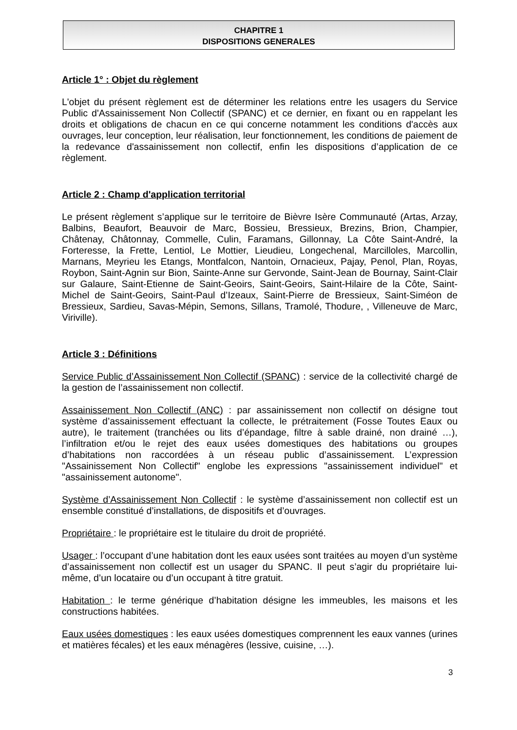CHAPITRE 1
DISPOSITIONS GENERALES
Article 1° : Objet du règlement
L'objet du présent règlement est de déterminer les relations entre les usagers du Service Public d'Assainissement Non Collectif (SPANC) et ce dernier, en fixant ou en rappelant les droits et obligations de chacun en ce qui concerne notamment les conditions d'accès aux ouvrages, leur conception, leur réalisation, leur fonctionnement, les conditions de paiement de la redevance d'assainissement non collectif, enfin les dispositions d’application de ce règlement.
Article 2 : Champ d'application territorial
Le présent règlement s’applique sur le territoire de Bièvre Isère Communauté (Artas, Arzay, Balbins, Beaufort, Beauvoir de Marc, Bossieu, Bressieux, Brezins, Brion, Champier, Châtenay, Châtonnay, Commelle, Culin, Faramans, Gillonnay, La Côte Saint-André, la Forteresse, la Frette, Lentiol, Le Mottier, Lieudieu, Longechenal, Marcilloles, Marcollin, Marnans, Meyrieu les Etangs, Montfalcon, Nantoin, Ornacieux, Pajay, Penol, Plan, Royas, Roybon, Saint-Agnin sur Bion, Sainte-Anne sur Gervonde, Saint-Jean de Bournay, Saint-Clair sur Galaure, Saint-Etienne de Saint-Geoirs, Saint-Geoirs, Saint-Hilaire de la Côte, Saint-Michel de Saint-Geoirs, Saint-Paul d’Izeaux, Saint-Pierre de Bressieux, Saint-Siméon de Bressieux, Sardieu, Savas-Mépin, Semons, Sillans, Tramolé, Thodure, , Villeneuve de Marc, Viriville).
Article 3 : Définitions
Service Public d’Assainissement Non Collectif (SPANC) : service de la collectivité chargé de la gestion de l’assainissement non collectif.
Assainissement Non Collectif (ANC) : par assainissement non collectif on désigne tout système d’assainissement effectuant la collecte, le prétraitement (Fosse Toutes Eaux ou autre), le traitement (tranchées ou lits d’épandage, filtre à sable drainé, non drainé …), l’infiltration et/ou le rejet des eaux usées domestiques des habitations ou groupes d’habitations non raccordées à un réseau public d’assainissement. L’expression "Assainissement Non Collectif" englobe les expressions "assainissement individuel" et "assainissement autonome".
Système d’Assainissement Non Collectif : le système d’assainissement non collectif est un ensemble constitué d’installations, de dispositifs et d’ouvrages.
Propriétaire : le propriétaire est le titulaire du droit de propriété.
Usager : l’occupant d’une habitation dont les eaux usées sont traitées au moyen d’un système d’assainissement non collectif est un usager du SPANC. Il peut s’agir du propriétaire lui-même, d’un locataire ou d’un occupant à titre gratuit.
Habitation : le terme générique d’habitation désigne les immeubles, les maisons et les constructions habitées.
Eaux usées domestiques : les eaux usées domestiques comprennent les eaux vannes (urines et matières fécales) et les eaux ménagères (lessive, cuisine, …).
3